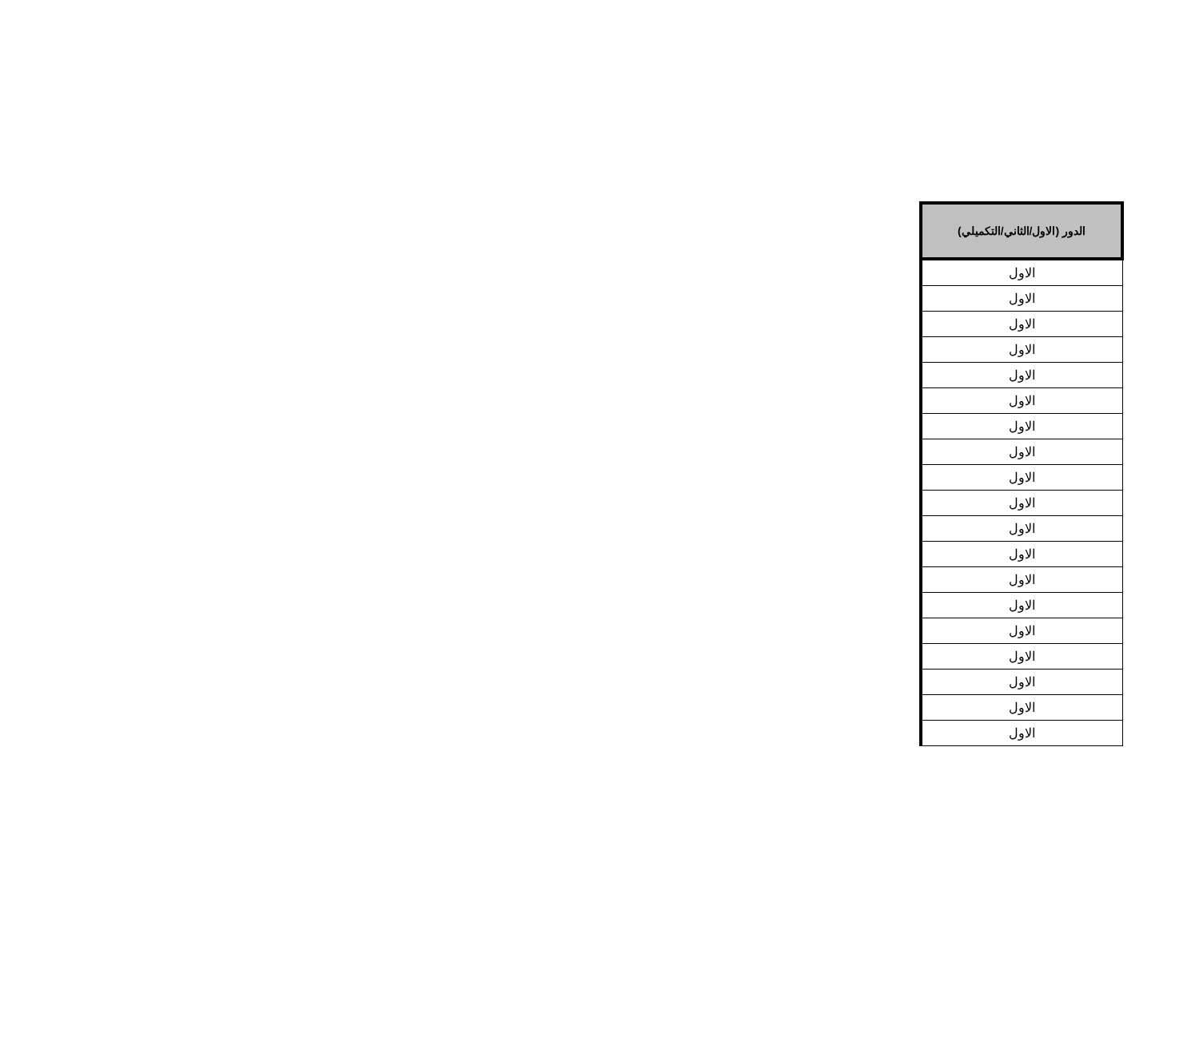| الدور (الاول/الثاني/التكميلي) |
| --- |
| الاول |
| الاول |
| الاول |
| الاول |
| الاول |
| الاول |
| الاول |
| الاول |
| الاول |
| الاول |
| الاول |
| الاول |
| الاول |
| الاول |
| الاول |
| الاول |
| الاول |
| الاول |
| الاول |